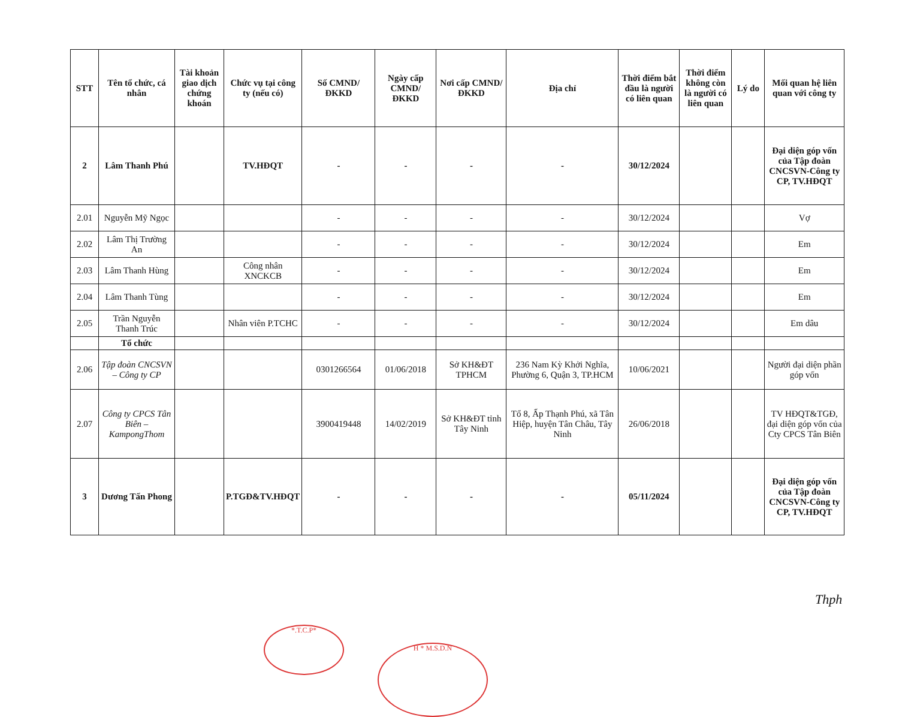| STT | Tên tổ chức, cá nhân | Tài khoản giao dịch chứng khoán | Chức vụ tại công ty (nếu có) | Số CMND/ĐKKD | Ngày cấp CMND/ĐKKD | Nơi cấp CMND/ĐKKD | Địa chỉ | Thời điểm bắt đầu là người có liên quan | Thời điểm không còn là người có liên quan | Lý do | Mối quan hệ liên quan với công ty |
| --- | --- | --- | --- | --- | --- | --- | --- | --- | --- | --- | --- |
| 2 | Lâm Thanh Phú | | TV.HĐQT | - | - | - | - | 30/12/2024 | | | Đại diện góp vốn của Tập đoàn CNCSVN-Công ty CP, TV.HĐQT |
| 2.01 | Nguyễn Mỹ Ngọc | | | - | - | - | - | 30/12/2024 | | | Vợ |
| 2.02 | Lâm Thị Trường An | | | - | - | - | - | 30/12/2024 | | | Em |
| 2.03 | Lâm Thanh Hùng | | Công nhân XNCKCB | - | - | - | - | 30/12/2024 | | | Em |
| 2.04 | Lâm Thanh Tùng | | | - | - | - | - | 30/12/2024 | | | Em |
| 2.05 | Trần Nguyễn Thanh Trúc | | Nhân viên P.TCHC | - | - | - | - | 30/12/2024 | | | Em dâu |
| | Tổ chức | | | | | | | | | | |
| 2.06 | Tập đoàn CNCSVN – Công ty CP | | | 0301266564 | 01/06/2018 | Sở KH&ĐT TPHCM | 236 Nam Kỳ Khởi Nghĩa, Phường 6, Quận 3, TP.HCM | 10/06/2021 | | | Người đại diện phần góp vốn |
| 2.07 | Công ty CPCS Tân Biên – KampongThom | | | 3900419448 | 14/02/2019 | Sở KH&ĐT tỉnh Tây Ninh | Tổ 8, Ấp Thạnh Phú, xã Tân Hiệp, huyện Tân Châu, Tây Ninh | 26/06/2018 | | | TV HĐQT&TGĐ, đại diện góp vốn của Cty CPCS Tân Biên |
| 3 | Dương Tấn Phong | | P.TGĐ&TV.HĐQT | - | - | - | - | 05/11/2024 | | | Đại diện góp vốn của Tập đoàn CNCSVN-Công ty CP, TV.HĐQT |
Thph
*.T.C.P*
H * M.S.D.N